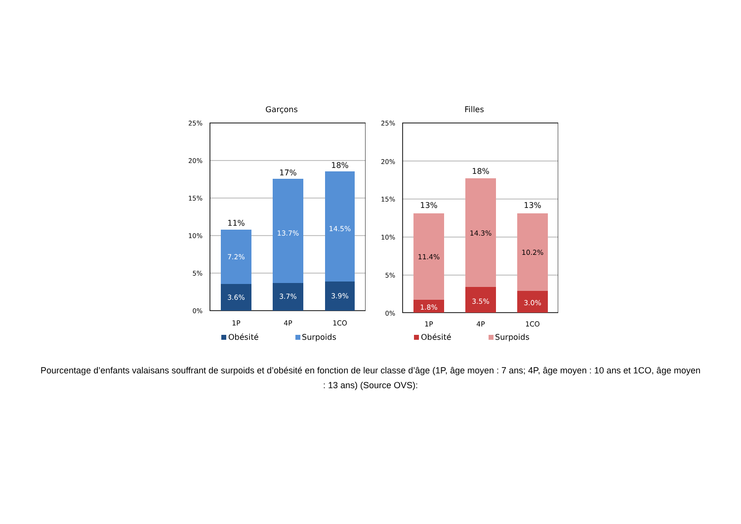Garçons
25%
20%
15%
10%
5%
0%
7.2%
3.6%
13.7%
3.7%
14.5%
3.9%
11%
17%
18%
1P
4P
1CO
Obésité
Surpoids
Filles
25%
20%
15%
10%
5%
0%
11.4%
14.3%
10.2%
1.8%
3.5%
3.0%
13%
18%
13%
1P
4P
1CO
Obésité
Surpoids
Pourcentage d’enfants valaisans souffrant de surpoids et d’obésité en fonction de leur classe d’âge (1P, âge moyen : 7 ans; 4P, âge moyen : 10 ans et 1CO, âge moyen : 13 ans) (Source OVS):